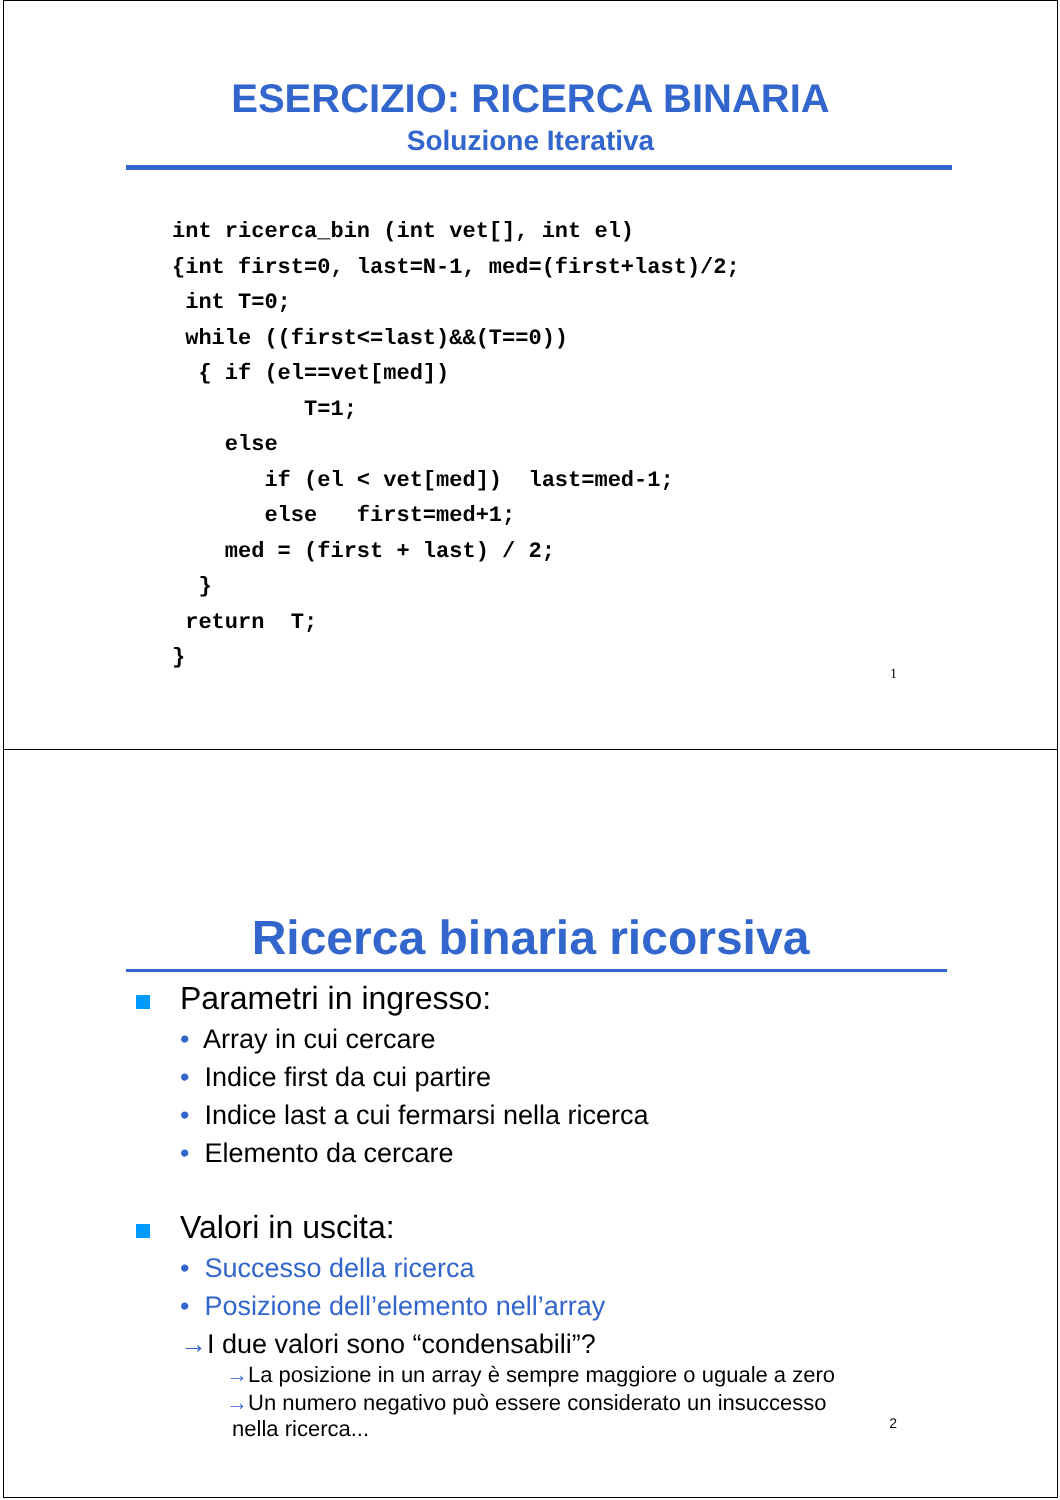ESERCIZIO: RICERCA BINARIA
Soluzione Iterativa
int ricerca_bin (int vet[], int el)
{int first=0, last=N-1, med=(first+last)/2;
 int T=0;
 while ((first<=last)&&(T==0))
  { if (el==vet[med])
          T=1;
    else
       if (el < vet[med])  last=med-1;
       else   first=med+1;
    med = (first + last) / 2;
  }
 return  T;
}
1
Ricerca binaria ricorsiva
Parametri in ingresso:
• Array in cui cercare
• Indice first da cui partire
• Indice last a cui fermarsi nella ricerca
• Elemento da cercare
Valori in uscita:
• Successo della ricerca
• Posizione dell’elemento nell’array
→I due valori sono “condensabili”?
→La posizione in un array è sempre maggiore o uguale a zero
→Un numero negativo può essere considerato un insuccesso
nella ricerca...
2